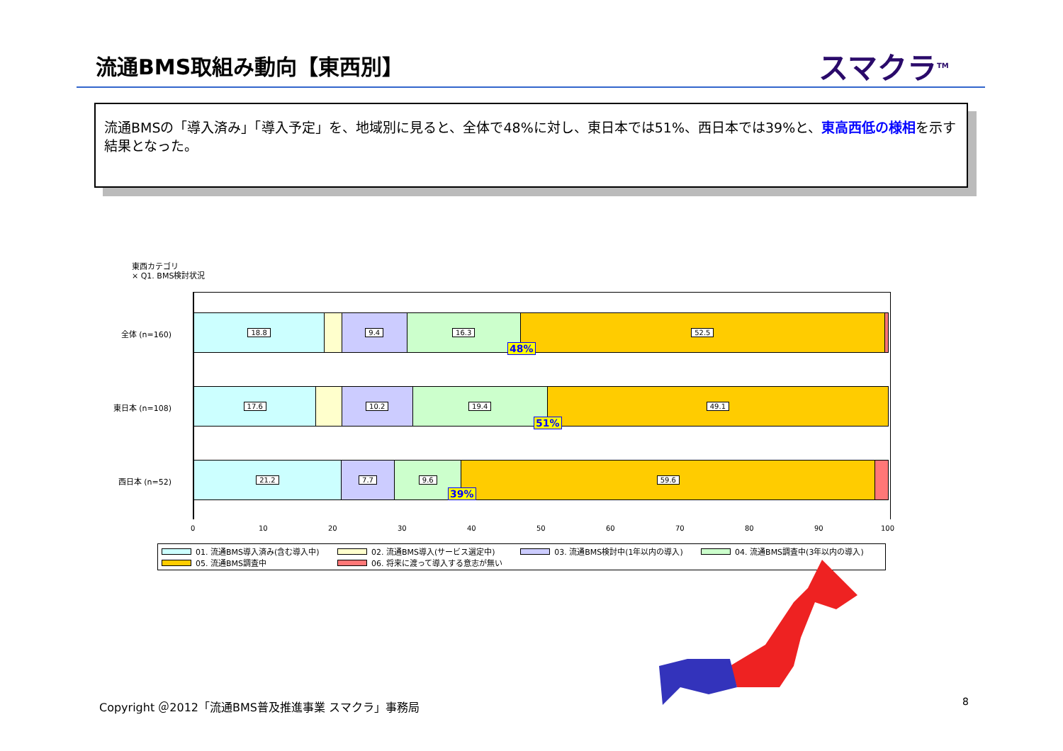流通BMS取組み動向【東西別】 スマクラ<sup>TM</sup>
流通BMSの「導入済み」「導入予定」を、地域別に見ると、全体で48%に対し、東日本では51%、西日本では39%と、東高西低の様相を示す結果となった。
東西カテゴリ
× Q1. BMS検討状況
全体 (n=160)
東日本 (n=108)
西日本 (n=52)
18.8 9.4 16.3 52.5
17.6 10.2 19.4 49.1
21.2 7.7 9.6 59.6
48%
51%
39%
0 10 20 30 40 50 60 70 80 90 100
01. 流通BMS導入済み(含む導入中)
02. 流通BMS導入(サービス選定中)
03. 流通BMS検討中(1年以内の導入)
04. 流通BMS調査中(3年以内の導入)
05. 流通BMS調査中
06. 将来に渡って導入する意志が無い
Copyright ＠2012「流通BMS普及推進事業 スマクラ」事務局
8